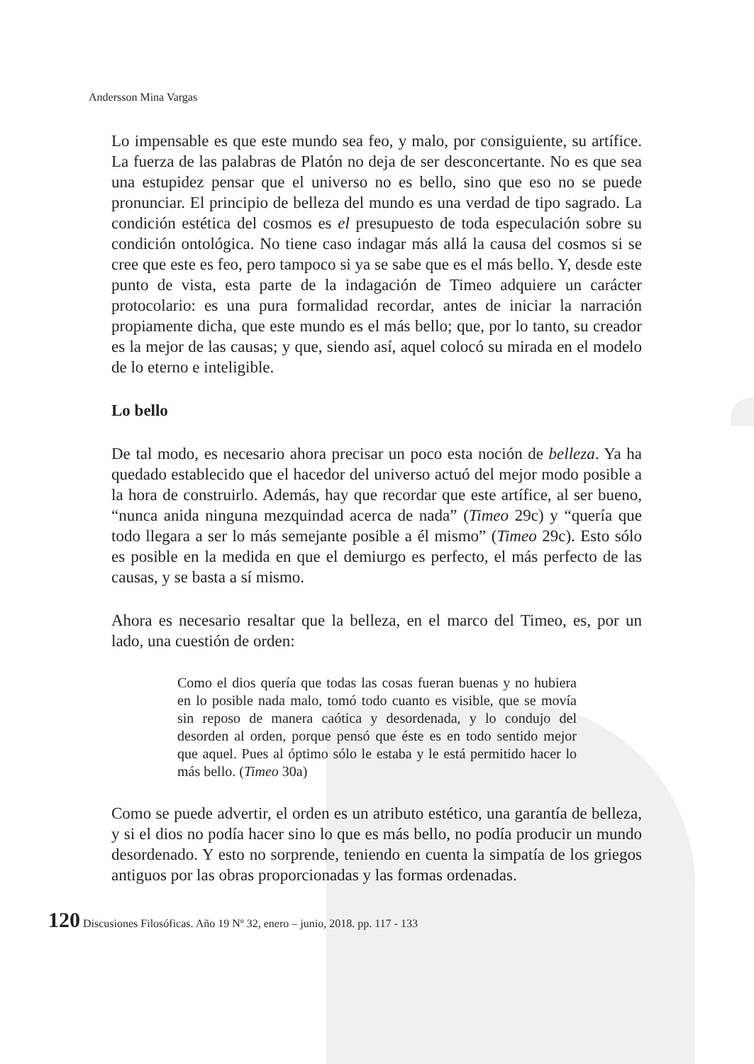Andersson Mina Vargas
Lo impensable es que este mundo sea feo, y malo, por consiguiente, su artífice. La fuerza de las palabras de Platón no deja de ser desconcertante. No es que sea una estupidez pensar que el universo no es bello, sino que eso no se puede pronunciar. El principio de belleza del mundo es una verdad de tipo sagrado. La condición estética del cosmos es el presupuesto de toda especulación sobre su condición ontológica. No tiene caso indagar más allá la causa del cosmos si se cree que este es feo, pero tampoco si ya se sabe que es el más bello. Y, desde este punto de vista, esta parte de la indagación de Timeo adquiere un carácter protocolario: es una pura formalidad recordar, antes de iniciar la narración propiamente dicha, que este mundo es el más bello; que, por lo tanto, su creador es la mejor de las causas; y que, siendo así, aquel colocó su mirada en el modelo de lo eterno e inteligible.
Lo bello
De tal modo, es necesario ahora precisar un poco esta noción de belleza. Ya ha quedado establecido que el hacedor del universo actuó del mejor modo posible a la hora de construirlo. Además, hay que recordar que este artífice, al ser bueno, “nunca anida ninguna mezquindad acerca de nada” (Timeo 29c) y “quería que todo llegara a ser lo más semejante posible a él mismo” (Timeo 29c). Esto sólo es posible en la medida en que el demiurgo es perfecto, el más perfecto de las causas, y se basta a sí mismo.
Ahora es necesario resaltar que la belleza, en el marco del Timeo, es, por un lado, una cuestión de orden:
Como el dios quería que todas las cosas fueran buenas y no hubiera en lo posible nada malo, tomó todo cuanto es visible, que se movía sin reposo de manera caótica y desordenada, y lo condujo del desorden al orden, porque pensó que éste es en todo sentido mejor que aquel. Pues al óptimo sólo le estaba y le está permitido hacer lo más bello. (Timeo 30a)
Como se puede advertir, el orden es un atributo estético, una garantía de belleza, y si el dios no podía hacer sino lo que es más bello, no podía producir un mundo desordenado. Y esto no sorprende, teniendo en cuenta la simpatía de los griegos antiguos por las obras proporcionadas y las formas ordenadas.
120 Discusiones Filosóficas. Año 19 Nº 32, enero – junio, 2018. pp. 117 - 133